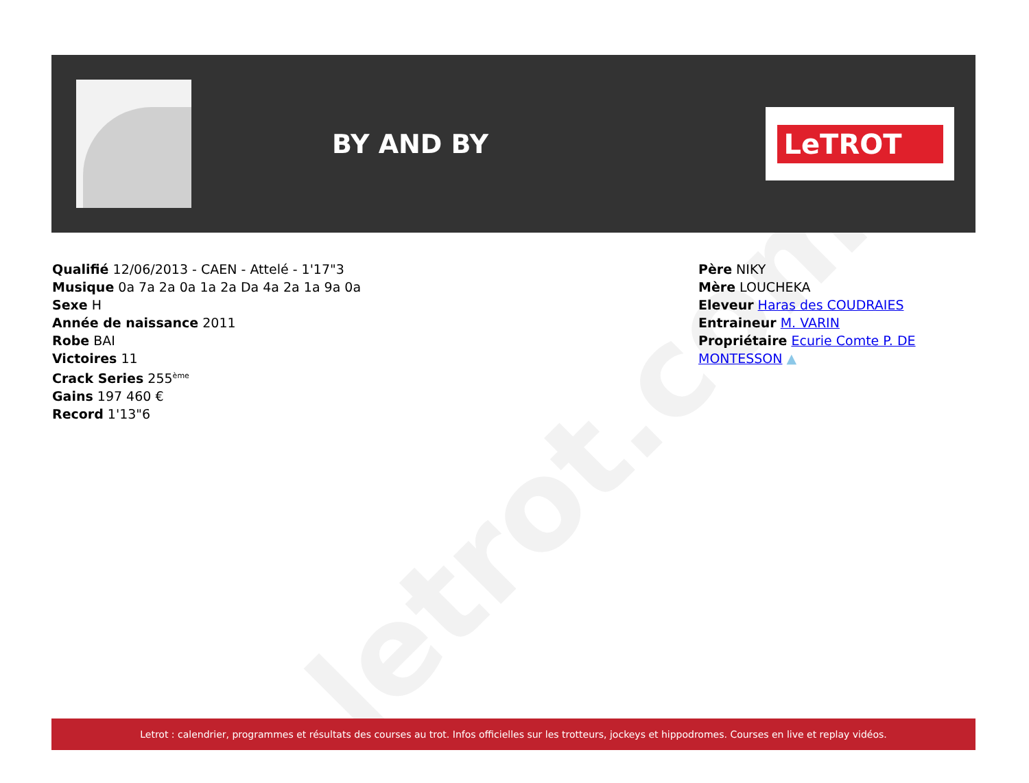letrot.com
BY AND BY
LeTROT
Qualifié 12/06/2013 - CAEN - Attelé - 1'17"3
Musique 0a 7a 2a 0a 1a 2a Da 4a 2a 1a 9a 0a
Sexe H
Année de naissance 2011
Robe BAI
Victoires 11
Crack Series 255<sup>ème</sup>
Gains 197 460 €
Record 1'13"6
Père NIKY
Mère LOUCHEKA
Eleveur Haras des COUDRAIES
Entraineur M. VARIN
Propriétaire Ecurie Comte P. DE
MONTESSON ▲
Letrot : calendrier, programmes et résultats des courses au trot. Infos officielles sur les trotteurs, jockeys et hippodromes. Courses en live et replay vidéos.